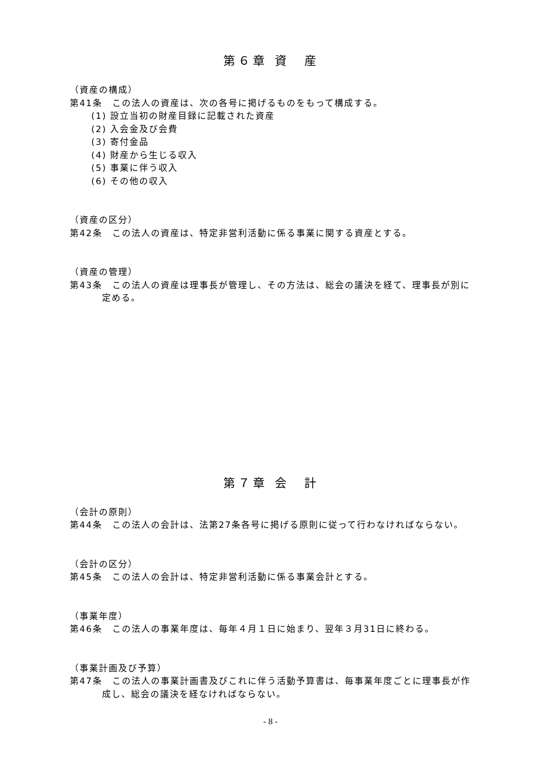第６章 資　産
（資産の構成）
第41条　この法人の資産は、次の各号に掲げるものをもって構成する。
(1) 設立当初の財産目録に記載された資産
(2) 入会金及び会費
(3) 寄付金品
(4) 財産から生じる収入
(5) 事業に伴う収入
(6) その他の収入
（資産の区分）
第42条　この法人の資産は、特定非営利活動に係る事業に関する資産とする。
（資産の管理）
第43条　この法人の資産は理事長が管理し、その方法は、総会の議決を経て、理事長が別に定める。
第７章 会　計
（会計の原則）
第44条　この法人の会計は、法第27条各号に掲げる原則に従って行わなければならない。
（会計の区分）
第45条　この法人の会計は、特定非営利活動に係る事業会計とする。
（事業年度）
第46条　この法人の事業年度は、毎年４月１日に始まり、翌年３月31日に終わる。
（事業計画及び予算）
第47条　この法人の事業計画書及びこれに伴う活動予算書は、毎事業年度ごとに理事長が作成し、総会の議決を経なければならない。
- 8 -